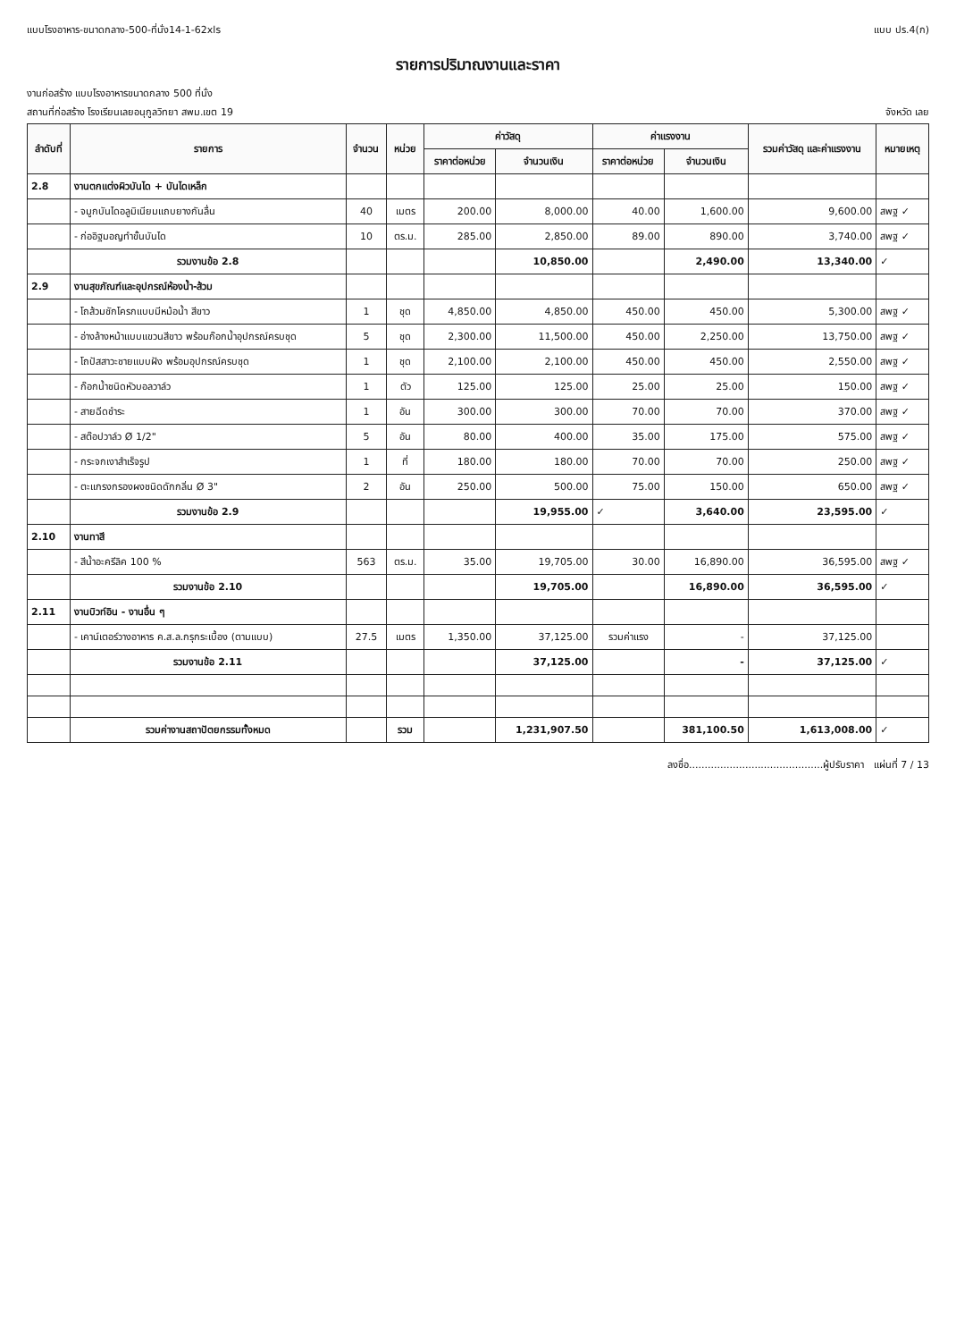แบบโรงอาหาร-ขนาดกลาง-500-ที่นั่ง14-1-62xls แบบ ปร.4(ก)
รายการปริมาณงานและราคา
งานก่อสร้าง แบบโรงอาหารขนาดกลาง 500 ที่นั่ง
สถานที่ก่อสร้าง โรงเรียนเลยอนุกูลวิทยา สพม.เขต 19 จังหวัด เลย
| ลำดับที่ | รายการ | จำนวน | หน่วย | ค่าวัสดุ | | ค่าแรงงาน | | รวมค่าวัสดุ และค่าแรงงาน | หมายเหตุ |
| --- | --- | --- | --- | --- | --- | --- | --- | --- | --- |
| | | | | ราคาต่อหน่วย | จำนวนเงิน | ราคาต่อหน่วย | จำนวนเงิน | | |
| 2.8 | งานตกแต่งผิวบันได + บันไดเหล็ก | | | | | | | | |
| | - จมูกบันไดอลูมิเนียมแถบยางกันลื่น | 40 | เมตร | 200.00 | 8,000.00 | 40.00 | 1,600.00 | 9,600.00 | สพฐ ✓ |
| | - ก่ออิฐมอญทำขั้นบันได | 10 | ตร.ม. | 285.00 | 2,850.00 | 89.00 | 890.00 | 3,740.00 | สพฐ ✓ |
| | รวมงานข้อ 2.8 | | | | 10,850.00 | | 2,490.00 | 13,340.00 | ✓ |
| 2.9 | งานสุขภัณฑ์และอุปกรณ์ห้องน้ำ-ส้วม | | | | | | | | |
| | - โถส้วมชักโครกแบบมีหม้อน้ำ สีขาว | 1 | ชุด | 4,850.00 | 4,850.00 | 450.00 | 450.00 | 5,300.00 | สพฐ ✓ |
| | - อ่างล้างหน้าแบบแขวนสีขาว พร้อมก๊อกน้ำอุปกรณ์ครบชุด | 5 | ชุด | 2,300.00 | 11,500.00 | 450.00 | 2,250.00 | 13,750.00 | สพฐ ✓ |
| | - โถปัสสาวะชายแบบฝัง พร้อมอุปกรณ์ครบชุด | 1 | ชุด | 2,100.00 | 2,100.00 | 450.00 | 450.00 | 2,550.00 | สพฐ ✓ |
| | - ก๊อกน้ำชนิดหัวบอลวาล์ว | 1 | ตัว | 125.00 | 125.00 | 25.00 | 25.00 | 150.00 | สพฐ ✓ |
| | - สายฉีดชำระ | 1 | อัน | 300.00 | 300.00 | 70.00 | 70.00 | 370.00 | สพฐ ✓ |
| | - สต๊อปวาล์ว Ø 1/2" | 5 | อัน | 80.00 | 400.00 | 35.00 | 175.00 | 575.00 | สพฐ ✓ |
| | - กระจกเงาสำเร็จรูป | 1 | ที่ | 180.00 | 180.00 | 70.00 | 70.00 | 250.00 | สพฐ ✓ |
| | - ตะแกรงกรองผงชนิดดักกลิ่น Ø 3" | 2 | อัน | 250.00 | 500.00 | 75.00 | 150.00 | 650.00 | สพฐ ✓ |
| | รวมงานข้อ 2.9 | | | | 19,955.00 | ✓ | 3,640.00 | 23,595.00 | ✓ |
| 2.10 | งานทาสี | | | | | | | | |
| | - สีน้ำอะครีลิค 100 % | 563 | ตร.ม. | 35.00 | 19,705.00 | 30.00 | 16,890.00 | 36,595.00 | สพฐ ✓ |
| | รวมงานข้อ 2.10 | | | | 19,705.00 | | 16,890.00 | 36,595.00 | ✓ |
| 2.11 | งานบิวท์อิน - งานอื่น ๆ | | | | | | | | |
| | - เคาน์เตอร์วางอาหาร ค.ส.ล.กรุกระเบื้อง (ตามแบบ) | 27.5 | เมตร | 1,350.00 | 37,125.00 | รวมค่าแรง | - | 37,125.00 | |
| | รวมงานข้อ 2.11 | | | | 37,125.00 | | - | 37,125.00 | ✓ |
| | รวมค่างานสถาปัตยกรรมทั้งหมด | | รวม | | 1,231,907.50 | | 381,100.50 | 1,613,008.00 | ✓ |
ลงชื่อ...........................................ผู้ปรับราคา แผ่นที่ 7 / 13